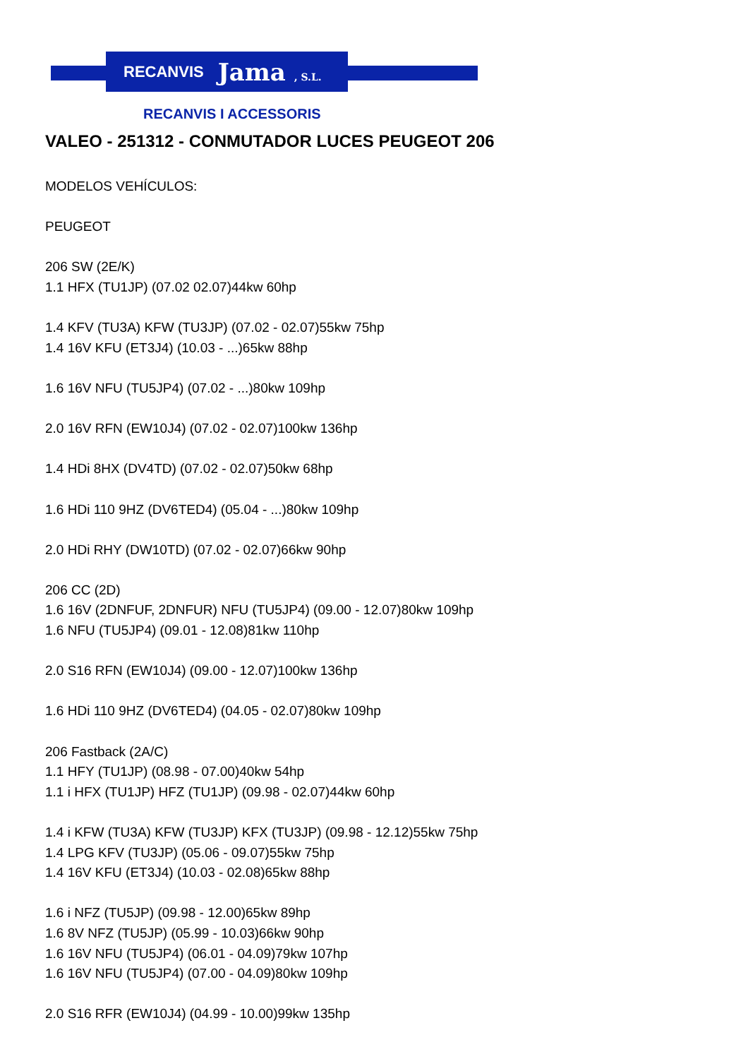RECANVIS Jama , S.L.
RECANVIS I ACCESSORIS
VALEO - 251312 - CONMUTADOR LUCES PEUGEOT 206
MODELOS VEHÍCULOS:
PEUGEOT
206 SW (2E/K)
1.1 HFX (TU1JP) (07.02 02.07)44kw 60hp
1.4 KFV (TU3A) KFW (TU3JP) (07.02 - 02.07)55kw 75hp
1.4 16V KFU (ET3J4) (10.03 - ...)65kw 88hp
1.6 16V NFU (TU5JP4) (07.02 - ...)80kw 109hp
2.0 16V RFN (EW10J4) (07.02 - 02.07)100kw 136hp
1.4 HDi 8HX (DV4TD) (07.02 - 02.07)50kw 68hp
1.6 HDi 110 9HZ (DV6TED4) (05.04 - ...)80kw 109hp
2.0 HDi RHY (DW10TD) (07.02 - 02.07)66kw 90hp
206 CC (2D)
1.6 16V (2DNFUF, 2DNFUR) NFU (TU5JP4) (09.00 - 12.07)80kw 109hp
1.6 NFU (TU5JP4) (09.01 - 12.08)81kw 110hp
2.0 S16 RFN (EW10J4) (09.00 - 12.07)100kw 136hp
1.6 HDi 110 9HZ (DV6TED4) (04.05 - 02.07)80kw 109hp
206 Fastback (2A/C)
1.1 HFY (TU1JP) (08.98 - 07.00)40kw 54hp
1.1 i HFX (TU1JP) HFZ (TU1JP) (09.98 - 02.07)44kw 60hp
1.4 i KFW (TU3A) KFW (TU3JP) KFX (TU3JP) (09.98 - 12.12)55kw 75hp
1.4 LPG KFV (TU3JP) (05.06 - 09.07)55kw 75hp
1.4 16V KFU (ET3J4) (10.03 - 02.08)65kw 88hp
1.6 i NFZ (TU5JP) (09.98 - 12.00)65kw 89hp
1.6 8V NFZ (TU5JP) (05.99 - 10.03)66kw 90hp
1.6 16V NFU (TU5JP4) (06.01 - 04.09)79kw 107hp
1.6 16V NFU (TU5JP4) (07.00 - 04.09)80kw 109hp
2.0 S16 RFR (EW10J4) (04.99 - 10.00)99kw 135hp